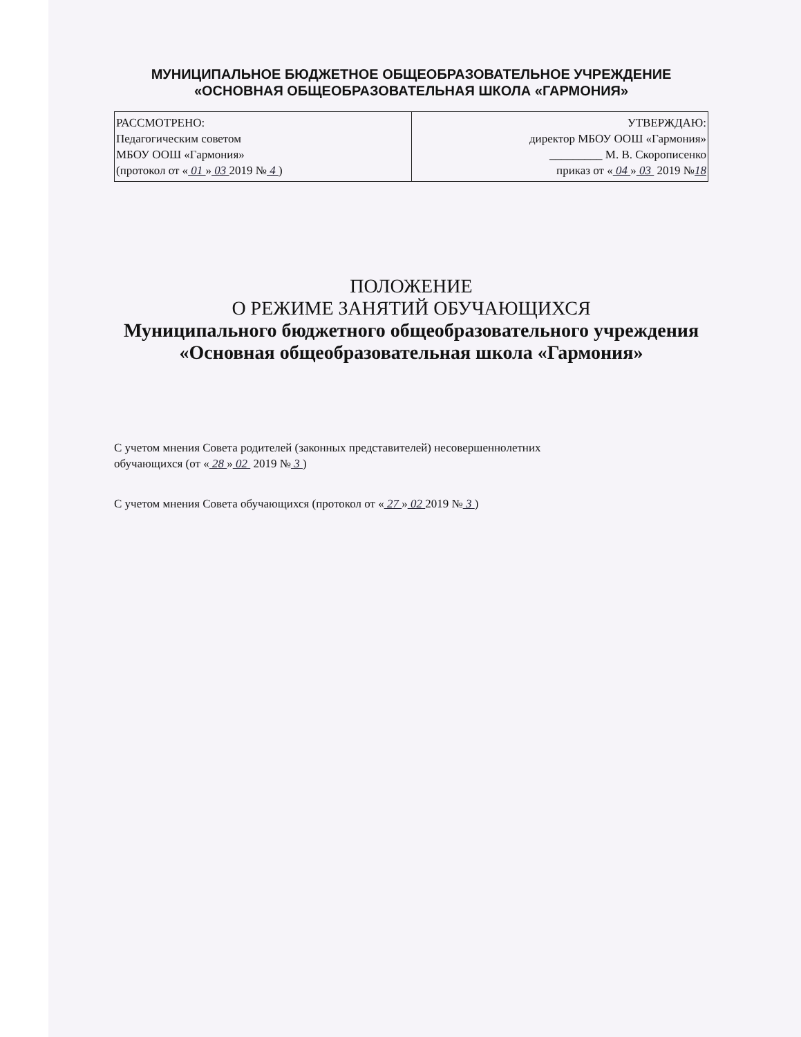МУНИЦИПАЛЬНОЕ БЮДЖЕТНОЕ ОБЩЕОБРАЗОВАТЕЛЬНОЕ УЧРЕЖДЕНИЕ
«ОСНОВНАЯ ОБЩЕОБРАЗОВАТЕЛЬНАЯ ШКОЛА «ГАРМОНИЯ»
| РАССМОТРЕНО: Педагогическим советом МБОУ ООШ «Гармония» (протокол от « 01 » 03 2019 № 4 ) | УТВЕРЖДАЮ: директор МБОУ ООШ «Гармония» _________ М. В. Скорописенко приказ от « 04 » 03 2019 № 18 |
ПОЛОЖЕНИЕ
О РЕЖИМЕ ЗАНЯТИЙ ОБУЧАЮЩИХСЯ
Муниципального бюджетного общеобразовательного учреждения
«Основная общеобразовательная школа «Гармония»
С учетом мнения Совета родителей (законных представителей) несовершеннолетних
обучающихся (от « 28 » 02 2019 № 3 )
С учетом мнения Совета обучающихся (протокол от « 27 » 02 2019 № 3 )